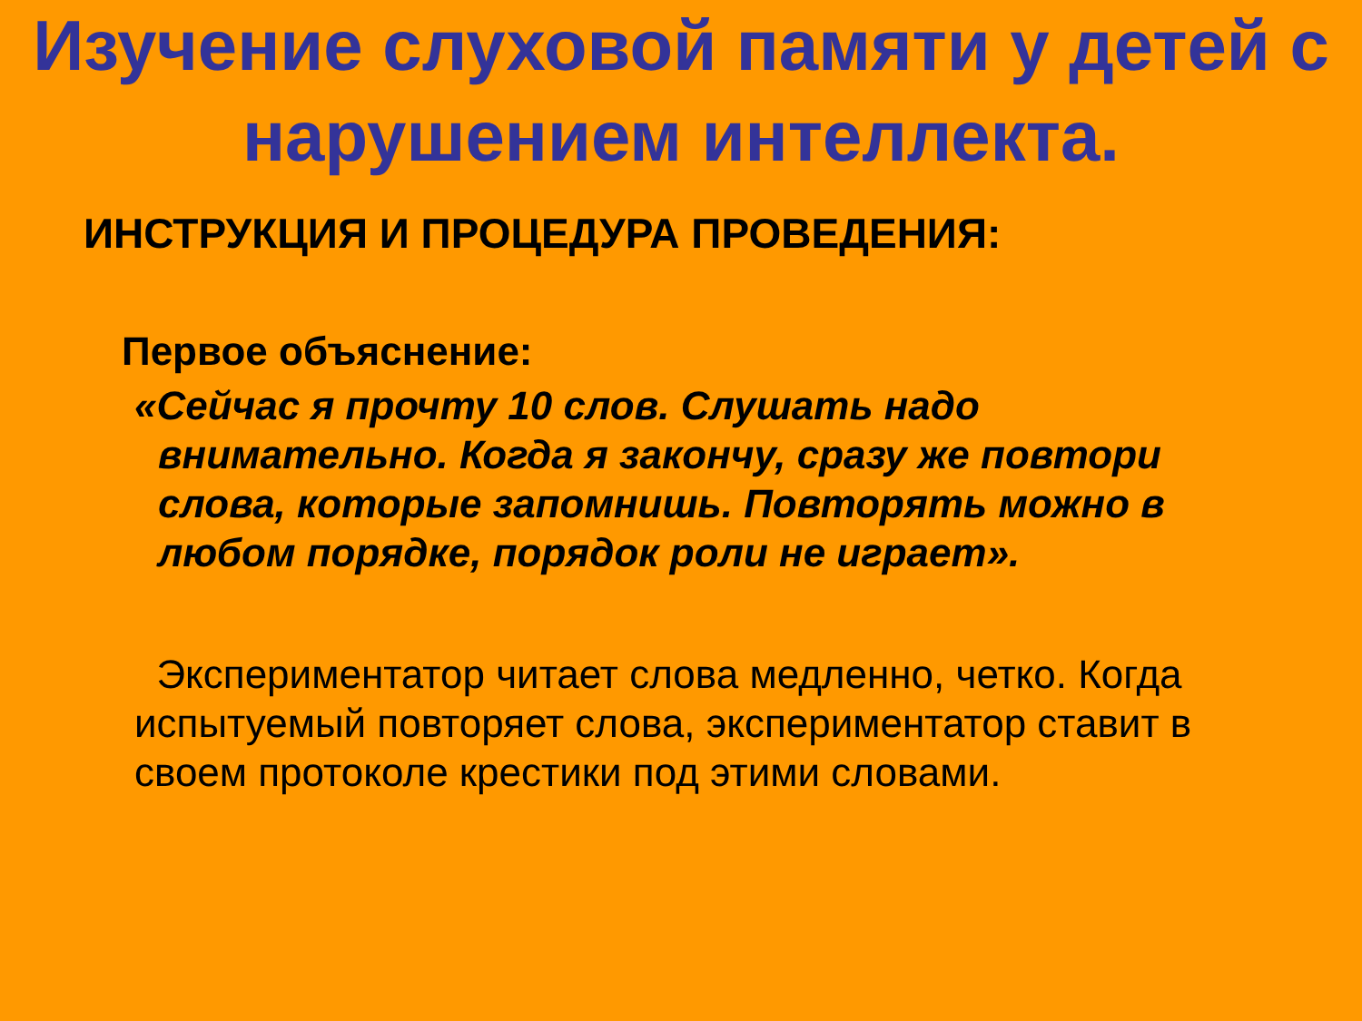Изучение слуховой памяти у детей с нарушением интеллекта.
ИНСТРУКЦИЯ И ПРОЦЕДУРА ПРОВЕДЕНИЯ:
Первое объяснение:
«Сейчас я прочту 10 слов. Слушать надо внимательно. Когда я закончу, сразу же повтори слова, которые запомнишь. Повторять можно в любом порядке, порядок роли не играет».
Экспериментатор читает слова медленно, четко. Когда испытуемый повторяет слова, экспериментатор ставит в своем протоколе крестики под этими словами.